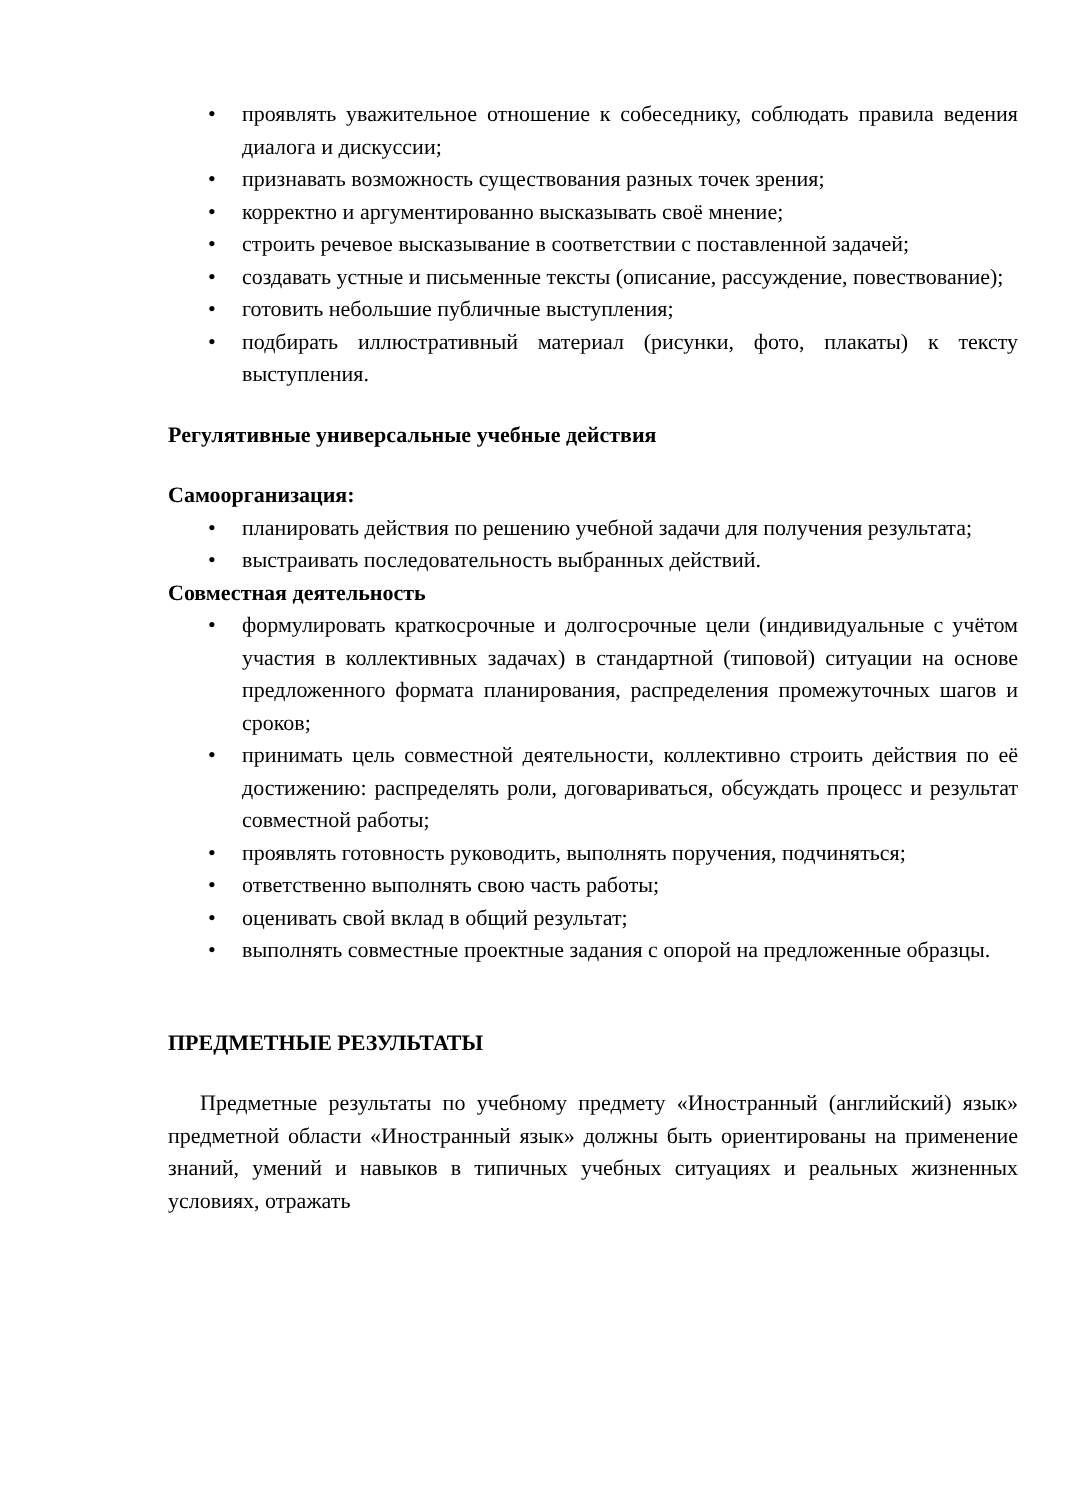• проявлять уважительное отношение к собеседнику, соблюдать правила ведения диалога и дискуссии;
• признавать возможность существования разных точек зрения;
• корректно и аргументированно высказывать своё мнение;
• строить речевое высказывание в соответствии с поставленной задачей;
• создавать устные и письменные тексты (описание, рассуждение, повествование);
• готовить небольшие публичные выступления;
• подбирать иллюстративный материал (рисунки, фото, плакаты) к тексту выступления.
Регулятивные универсальные учебные действия
Самоорганизация:
• планировать действия по решению учебной задачи для получения результата;
• выстраивать последовательность выбранных действий.
Совместная деятельность
• формулировать краткосрочные и долгосрочные цели (индивидуальные с учётом участия в коллективных задачах) в стандартной (типовой) ситуации на основе предложенного формата планирования, распределения промежуточных шагов и сроков;
• принимать цель совместной деятельности, коллективно строить действия по её достижению: распределять роли, договариваться, обсуждать процесс и результат совместной работы;
• проявлять готовность руководить, выполнять поручения, подчиняться;
• ответственно выполнять свою часть работы;
• оценивать свой вклад в общий результат;
• выполнять совместные проектные задания с опорой на предложенные образцы.
ПРЕДМЕТНЫЕ РЕЗУЛЬТАТЫ
Предметные результаты по учебному предмету «Иностранный (английский) язык» предметной области «Иностранный язык» должны быть ориентированы на применение знаний, умений и навыков в типичных учебных ситуациях и реальных жизненных условиях, отражать